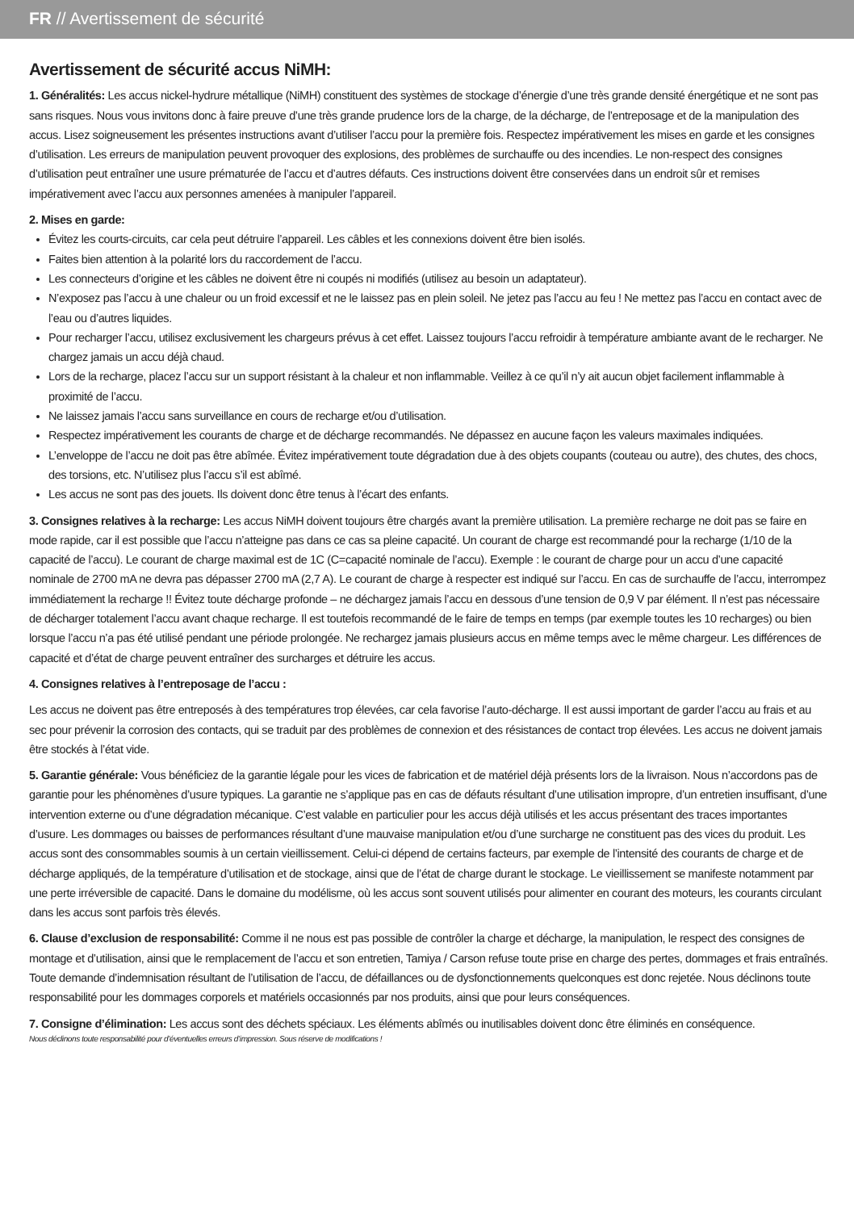FR // Avertissement de sécurité
Avertissement de sécurité accus NiMH:
1. Généralités: Les accus nickel-hydrure métallique (NiMH) constituent des systèmes de stockage d’énergie d’une très grande densité énergétique et ne sont pas sans risques. Nous vous invitons donc à faire preuve d’une très grande prudence lors de la charge, de la décharge, de l’entreposage et de la manipulation des accus. Lisez soigneusement les présentes instructions avant d’utiliser l’accu pour la première fois. Respectez impérativement les mises en garde et les consignes d’utilisation. Les erreurs de manipulation peuvent provoquer des explosions, des problèmes de surchauffe ou des incendies. Le non-respect des consignes d’utilisation peut entraîner une usure prématurée de l’accu et d’autres défauts. Ces instructions doivent être conservées dans un endroit sûr et remises impérativement avec l’accu aux personnes amenées à manipuler l’appareil.
2. Mises en garde:
Évitez les courts-circuits, car cela peut détruire l’appareil. Les câbles et les connexions doivent être bien isolés.
Faites bien attention à la polarité lors du raccordement de l’accu.
Les connecteurs d’origine et les câbles ne doivent être ni coupés ni modifiés (utilisez au besoin un adaptateur).
N’exposez pas l’accu à une chaleur ou un froid excessif et ne le laissez pas en plein soleil. Ne jetez pas l’accu au feu ! Ne mettez pas l’accu en contact avec de l’eau ou d’autres liquides.
Pour recharger l’accu, utilisez exclusivement les chargeurs prévus à cet effet. Laissez toujours l’accu refroidir à température ambiante avant de le recharger. Ne chargez jamais un accu déjà chaud.
Lors de la recharge, placez l’accu sur un support résistant à la chaleur et non inflammable. Veillez à ce qu’il n’y ait aucun objet facilement inflammable à proximité de l’accu.
Ne laissez jamais l’accu sans surveillance en cours de recharge et/ou d’utilisation.
Respectez impérativement les courants de charge et de décharge recommandés. Ne dépassez en aucune façon les valeurs maximales indiquées.
L’enveloppe de l’accu ne doit pas être abîmée. Évitez impérativement toute dégradation due à des objets coupants (couteau ou autre), des chutes, des chocs, des torsions, etc. N’utilisez plus l’accu s’il est abîmé.
Les accus ne sont pas des jouets. Ils doivent donc être tenus à l’écart des enfants.
3. Consignes relatives à la recharge: Les accus NiMH doivent toujours être chargés avant la première utilisation. La première recharge ne doit pas se faire en mode rapide, car il est possible que l’accu n’atteigne pas dans ce cas sa pleine capacité. Un courant de charge est recommandé pour la recharge (1/10 de la capacité de l’accu). Le courant de charge maximal est de 1C (C=capacité nominale de l’accu). Exemple : le courant de charge pour un accu d’une capacité nominale de 2700 mA ne devra pas dépasser 2700 mA (2,7 A). Le courant de charge à respecter est indiqué sur l’accu. En cas de surchauffe de l’accu, interrompez immédiatement la recharge !! Évitez toute décharge profonde – ne déchargez jamais l’accu en dessous d’une tension de 0,9 V par élément. Il n’est pas nécessaire de décharger totalement l’accu avant chaque recharge. Il est toutefois recommandé de le faire de temps en temps (par exemple toutes les 10 recharges) ou bien lorsque l’accu n’a pas été utilisé pendant une période prolongée. Ne rechargez jamais plusieurs accus en même temps avec le même chargeur. Les différences de capacité et d’état de charge peuvent entraîner des surcharges et détruire les accus.
4. Consignes relatives à l’entreposage de l’accu :
Les accus ne doivent pas être entreposés à des températures trop élevées, car cela favorise l’auto-décharge. Il est aussi important de garder l’accu au frais et au sec pour prévenir la corrosion des contacts, qui se traduit par des problèmes de connexion et des résistances de contact trop élevées. Les accus ne doivent jamais être stockés à l’état vide.
5. Garantie générale: Vous bénéficiez de la garantie légale pour les vices de fabrication et de matériel déjà présents lors de la livraison. Nous n’accordons pas de garantie pour les phénomènes d’usure typiques. La garantie ne s’applique pas en cas de défauts résultant d’une utilisation impropre, d’un entretien insuffisant, d’une intervention externe ou d’une dégradation mécanique. C’est valable en particulier pour les accus déjà utilisés et les accus présentant des traces importantes d’usure. Les dommages ou baisses de performances résultant d’une mauvaise manipulation et/ou d’une surcharge ne constituent pas des vices du produit. Les accus sont des consommables soumis à un certain vieillissement. Celui-ci dépend de certains facteurs, par exemple de l’intensité des courants de charge et de décharge appliqués, de la température d’utilisation et de stockage, ainsi que de l’état de charge durant le stockage. Le vieillissement se manifeste notamment par une perte irréversible de capacité. Dans le domaine du modélisme, où les accus sont souvent utilisés pour alimenter en courant des moteurs, les courants circulant dans les accus sont parfois très élevés.
6. Clause d’exclusion de responsabilité: Comme il ne nous est pas possible de contrôler la charge et décharge, la manipulation, le respect des consignes de montage et d’utilisation, ainsi que le remplacement de l’accu et son entretien, Tamiya / Carson refuse toute prise en charge des pertes, dommages et frais entraînés. Toute demande d’indemnisation résultant de l’utilisation de l’accu, de défaillances ou de dysfonctionnements quelconques est donc rejetée. Nous déclinons toute responsabilité pour les dommages corporels et matériels occasionnés par nos produits, ainsi que pour leurs conséquences.
7. Consigne d’élimination: Les accus sont des déchets spéciaux. Les éléments abîmés ou inutilisables doivent donc être éliminés en conséquence.
Nous déclinons toute responsabilité pour d’éventuelles erreurs d’impression. Sous réserve de modifications !